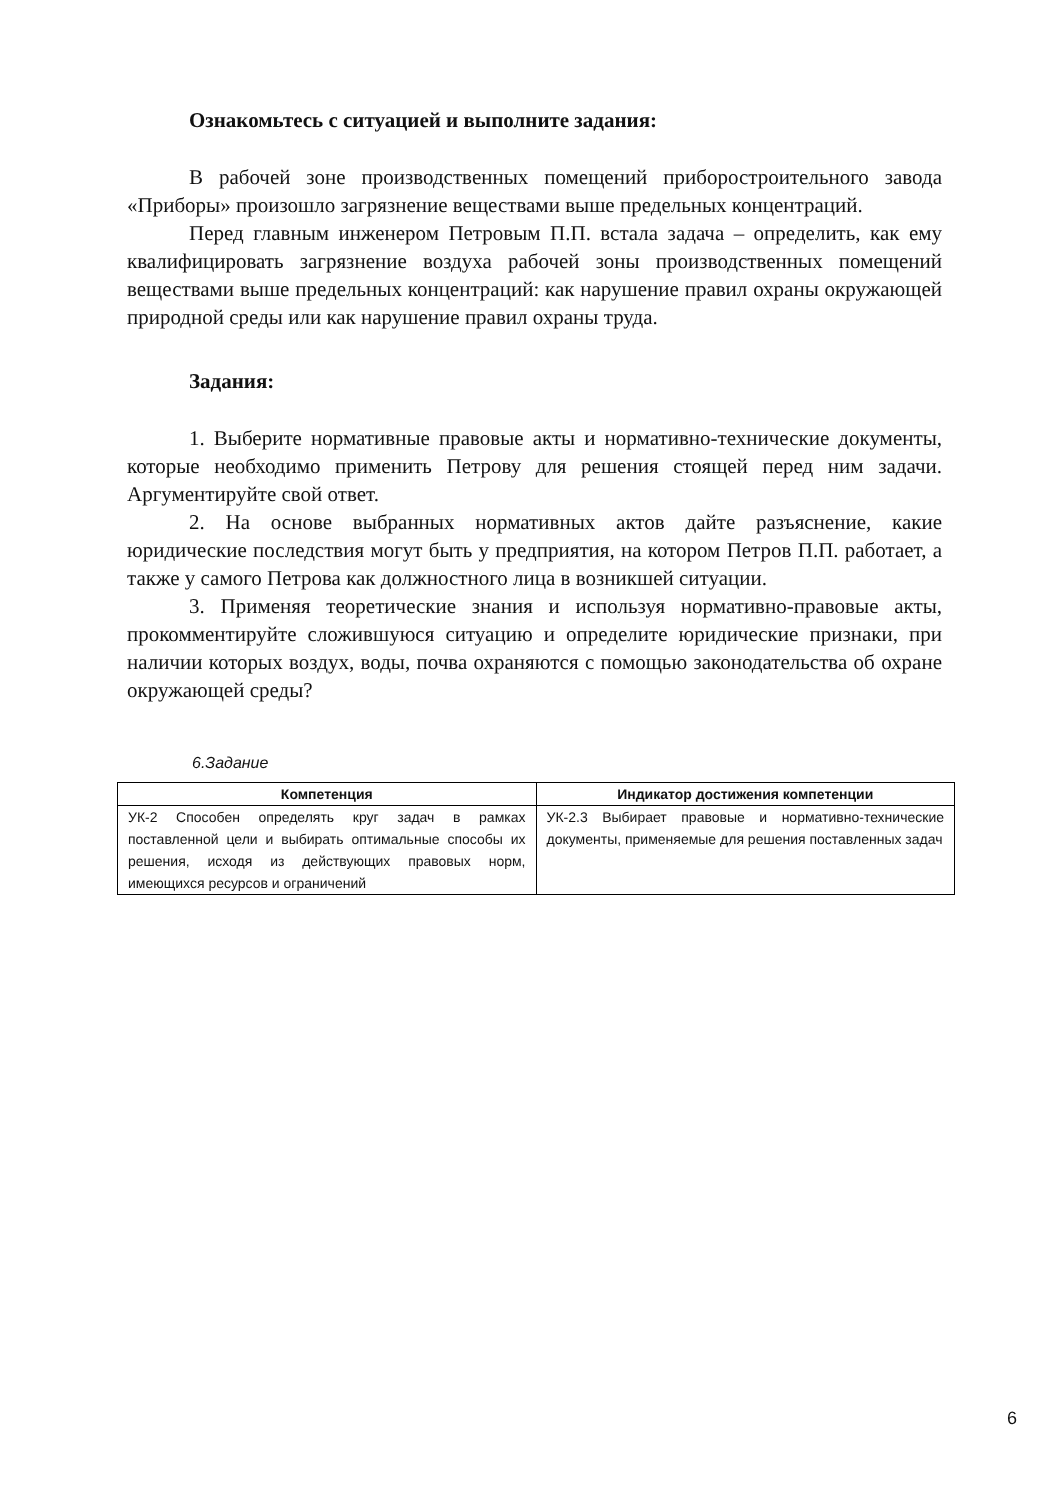Ознакомьтесь с ситуацией и выполните задания:
В рабочей зоне производственных помещений приборостроительного завода «Приборы» произошло загрязнение веществами выше предельных концентраций.
Перед главным инженером Петровым П.П. встала задача – определить, как ему квалифицировать загрязнение воздуха рабочей зоны производственных помещений веществами выше предельных концентраций: как нарушение правил охраны окружающей природной среды или как нарушение правил охраны труда.
Задания:
1. Выберите нормативные правовые акты и нормативно-технические документы, которые необходимо применить Петрову для решения стоящей перед ним задачи. Аргументируйте свой ответ.
2. На основе выбранных нормативных актов дайте разъяснение, какие юридические последствия могут быть у предприятия, на котором Петров П.П. работает, а также у самого Петрова как должностного лица в возникшей ситуации.
3. Применяя теоретические знания и используя нормативно-правовые акты, прокомментируйте сложившуюся ситуацию и определите юридические признаки, при наличии которых воздух, воды, почва охраняются с помощью законодательства об охране окружающей среды?
6.Задание
| Компетенция | Индикатор достижения компетенции |
| --- | --- |
| УК-2 Способен определять круг задач в рамках поставленной цели и выбирать оптимальные способы их решения, исходя из действующих правовых норм, имеющихся ресурсов и ограничений | УК-2.3 Выбирает правовые и нормативно-технические документы, применяемые для решения поставленных задач |
6